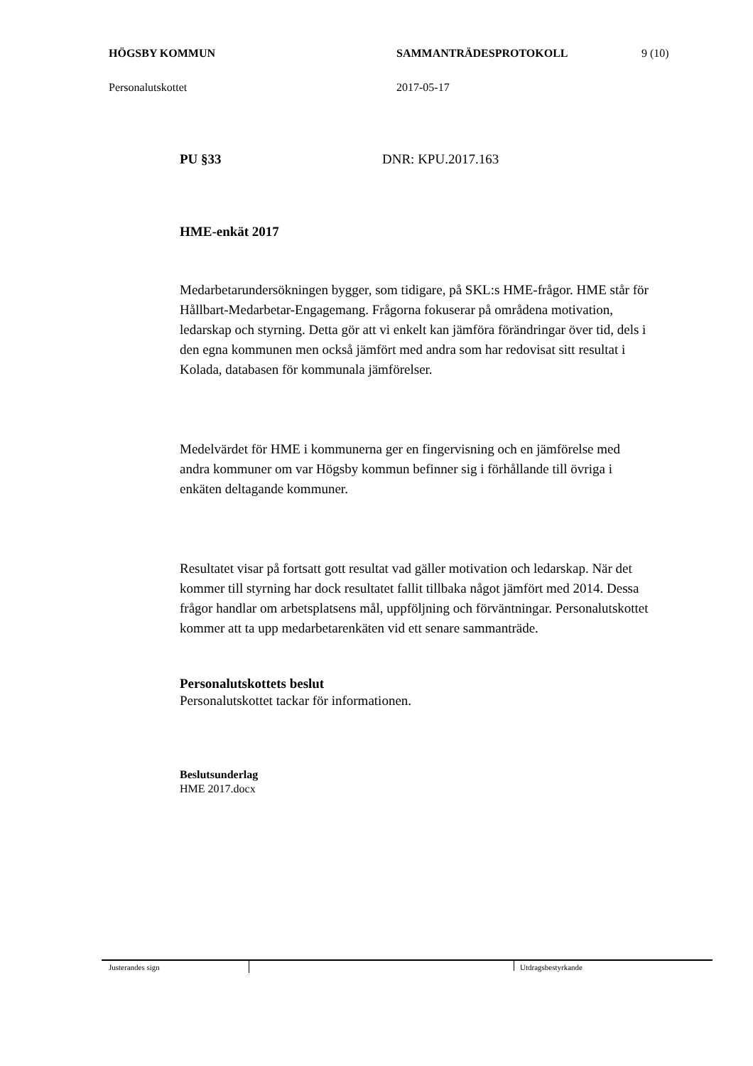HÖGSBY KOMMUN SAMMANTRÄDESPROTOKOLL 9 (10)
Personalutskottet 2017-05-17
PU §33 DNR: KPU.2017.163
HME-enkät 2017
Medarbetarundersökningen bygger, som tidigare, på SKL:s HME-frågor. HME står för Hållbart-Medarbetar-Engagemang. Frågorna fokuserar på områdena motivation, ledarskap och styrning. Detta gör att vi enkelt kan jämföra förändringar över tid, dels i den egna kommunen men också jämfört med andra som har redovisat sitt resultat i Kolada, databasen för kommunala jämförelser.
Medelvärdet för HME i kommunerna ger en fingervisning och en jämförelse med andra kommuner om var Högsby kommun befinner sig i förhållande till övriga i enkäten deltagande kommuner.
Resultatet visar på fortsatt gott resultat vad gäller motivation och ledarskap. När det kommer till styrning har dock resultatet fallit tillbaka något jämfört med 2014. Dessa frågor handlar om arbetsplatsens mål, uppföljning och förväntningar. Personalutskottet kommer att ta upp medarbetarenkäten vid ett senare sammanträde.
Personalutskottets beslut
Personalutskottet tackar för informationen.
Beslutsunderlag
HME 2017.docx
Justerandes sign
Utdragsbestyrkande